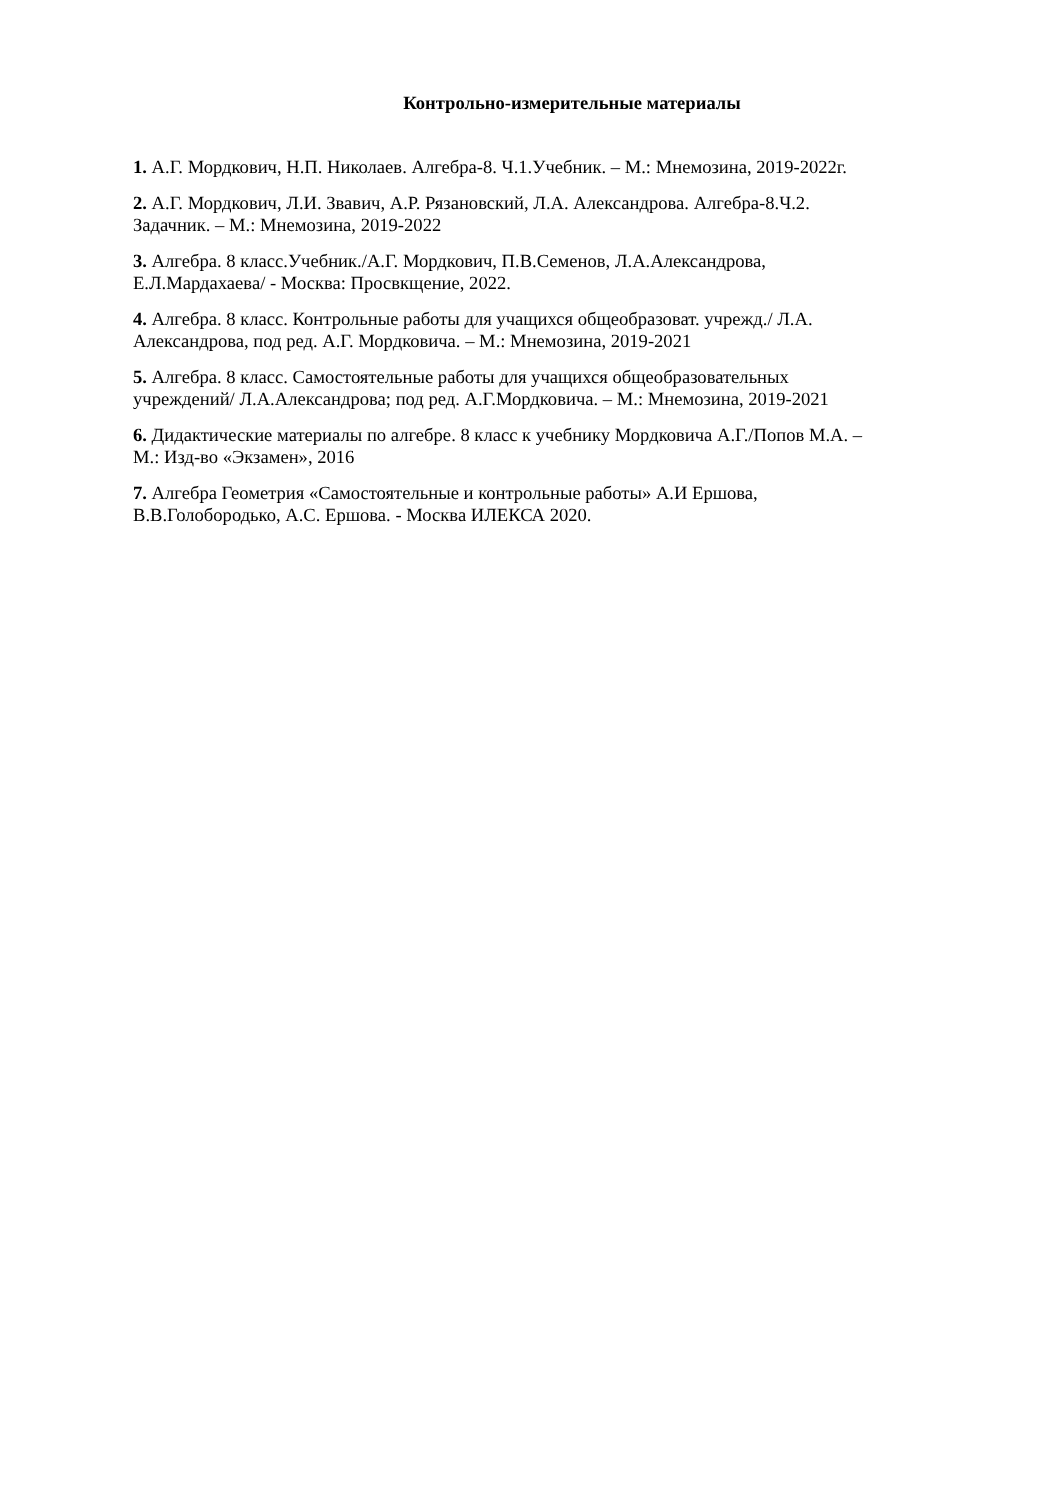Контрольно-измерительные материалы
1. А.Г. Мордкович, Н.П. Николаев. Алгебра-8. Ч.1.Учебник. – М.: Мнемозина, 2019-2022г.
2. А.Г. Мордкович, Л.И. Звавич, А.Р. Рязановский, Л.А. Александрова. Алгебра-8.Ч.2.
Задачник. – М.: Мнемозина, 2019-2022
3. Алгебра. 8 класс.Учебник./А.Г. Мордкович, П.В.Семенов, Л.А.Александрова,
Е.Л.Мардахаева/ - Москва: Просвкщение, 2022.
4. Алгебра. 8 класс. Контрольные работы для учащихся общеобразоват. учрежд./ Л.А.
Александрова, под ред. А.Г. Мордковича. – М.: Мнемозина, 2019-2021
5. Алгебра. 8 класс. Самостоятельные работы для учащихся общеобразовательных
учреждений/ Л.А.Александрова; под ред. А.Г.Мордковича. – М.: Мнемозина, 2019-2021
6. Дидактические материалы по алгебре. 8 класс к учебнику Мордковича А.Г./Попов М.А. –
М.: Изд-во «Экзамен», 2016
7. Алгебра Геометрия «Самостоятельные и контрольные работы» А.И Ершова,
В.В.Голобородько, А.С. Ершова. - Москва ИЛЕКСА 2020.